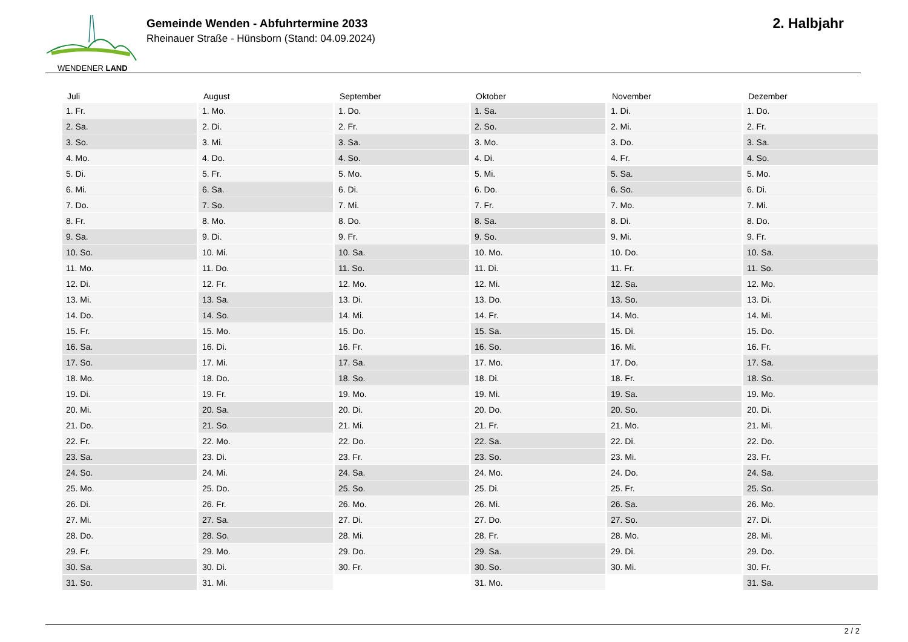WENDENER LAND
Gemeinde Wenden - Abfuhrtermine 2033
Rheinauer Straße - Hünsborn (Stand: 04.09.2024)
2. Halbjahr
| Juli | August | September | Oktober | November | Dezember |
| --- | --- | --- | --- | --- | --- |
| 1. Fr. | 1. Mo. | 1. Do. | 1. Sa. | 1. Di. | 1. Do. |
| 2. Sa. | 2. Di. | 2. Fr. | 2. So. | 2. Mi. | 2. Fr. |
| 3. So. | 3. Mi. | 3. Sa. | 3. Mo. | 3. Do. | 3. Sa. |
| 4. Mo. | 4. Do. | 4. So. | 4. Di. | 4. Fr. | 4. So. |
| 5. Di. | 5. Fr. | 5. Mo. | 5. Mi. | 5. Sa. | 5. Mo. |
| 6. Mi. | 6. Sa. | 6. Di. | 6. Do. | 6. So. | 6. Di. |
| 7. Do. | 7. So. | 7. Mi. | 7. Fr. | 7. Mo. | 7. Mi. |
| 8. Fr. | 8. Mo. | 8. Do. | 8. Sa. | 8. Di. | 8. Do. |
| 9. Sa. | 9. Di. | 9. Fr. | 9. So. | 9. Mi. | 9. Fr. |
| 10. So. | 10. Mi. | 10. Sa. | 10. Mo. | 10. Do. | 10. Sa. |
| 11. Mo. | 11. Do. | 11. So. | 11. Di. | 11. Fr. | 11. So. |
| 12. Di. | 12. Fr. | 12. Mo. | 12. Mi. | 12. Sa. | 12. Mo. |
| 13. Mi. | 13. Sa. | 13. Di. | 13. Do. | 13. So. | 13. Di. |
| 14. Do. | 14. So. | 14. Mi. | 14. Fr. | 14. Mo. | 14. Mi. |
| 15. Fr. | 15. Mo. | 15. Do. | 15. Sa. | 15. Di. | 15. Do. |
| 16. Sa. | 16. Di. | 16. Fr. | 16. So. | 16. Mi. | 16. Fr. |
| 17. So. | 17. Mi. | 17. Sa. | 17. Mo. | 17. Do. | 17. Sa. |
| 18. Mo. | 18. Do. | 18. So. | 18. Di. | 18. Fr. | 18. So. |
| 19. Di. | 19. Fr. | 19. Mo. | 19. Mi. | 19. Sa. | 19. Mo. |
| 20. Mi. | 20. Sa. | 20. Di. | 20. Do. | 20. So. | 20. Di. |
| 21. Do. | 21. So. | 21. Mi. | 21. Fr. | 21. Mo. | 21. Mi. |
| 22. Fr. | 22. Mo. | 22. Do. | 22. Sa. | 22. Di. | 22. Do. |
| 23. Sa. | 23. Di. | 23. Fr. | 23. So. | 23. Mi. | 23. Fr. |
| 24. So. | 24. Mi. | 24. Sa. | 24. Mo. | 24. Do. | 24. Sa. |
| 25. Mo. | 25. Do. | 25. So. | 25. Di. | 25. Fr. | 25. So. |
| 26. Di. | 26. Fr. | 26. Mo. | 26. Mi. | 26. Sa. | 26. Mo. |
| 27. Mi. | 27. Sa. | 27. Di. | 27. Do. | 27. So. | 27. Di. |
| 28. Do. | 28. So. | 28. Mi. | 28. Fr. | 28. Mo. | 28. Mi. |
| 29. Fr. | 29. Mo. | 29. Do. | 29. Sa. | 29. Di. | 29. Do. |
| 30. Sa. | 30. Di. | 30. Fr. | 30. So. | 30. Mi. | 30. Fr. |
| 31. So. | 31. Mi. | | 31. Mo. | | 31. Sa. |
2 / 2